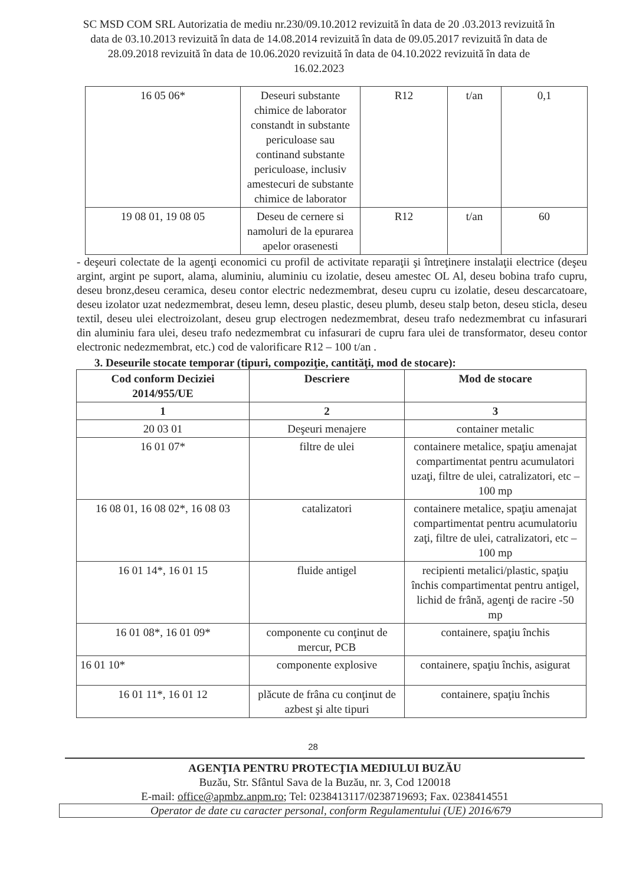SC MSD COM SRL Autorizatia de mediu nr.230/09.10.2012 revizuită în data de 20 .03.2013 revizuită în data de 03.10.2013 revizuită în data de 14.08.2014 revizuită în data de 09.05.2017 revizuită în data de 28.09.2018 revizuită în data de 10.06.2020 revizuită în data de 04.10.2022 revizuită în data de 16.02.2023
| 16 05 06* | Deseuri substante chimice de laborator constandt in substante periculoase sau continand substante periculoase, inclusiv amestecuri de substante chimice de laborator | R12 | t/an | 0,1 |
| 19 08 01, 19 08 05 | Deseu de cernere si namoluri de la epurarea apelor orasenesti | R12 | t/an | 60 |
- deşeuri colectate de la agenţi economici cu profil de activitate reparaţii şi întreţinere instalaţii electrice (deşeu argint, argint pe suport, alama, aluminiu, aluminiu cu izolatie, deseu amestec OL Al, deseu bobina trafo cupru, deseu bronz,deseu ceramica, deseu contor electric nedezmembrat, deseu cupru cu izolatie, deseu descarcatoare, deseu izolator uzat nedezmembrat, deseu lemn, deseu plastic, deseu plumb, deseu stalp beton, deseu sticla, deseu textil, deseu ulei electroizolant, deseu grup electrogen nedezmembrat, deseu trafo nedezmembrat cu infasurari din aluminiu fara ulei, deseu trafo nedezmembrat cu infasurari de cupru fara ulei de transformator, deseu contor electronic nedezmembrat, etc.) cod de valorificare R12 – 100 t/an .
3. Deseurile stocate temporar (tipuri, compoziţie, cantităţi, mod de stocare):
| Cod conform Deciziei 2014/955/UE | Descriere | Mod de stocare |
| --- | --- | --- |
| 1 | 2 | 3 |
| 20 03 01 | Deşeuri menajere | container metalic |
| 16 01 07* | filtre de ulei | containere metalice, spaţiu amenajat compartimentat pentru acumulatori uzaţi, filtre de ulei, catralizatori, etc – 100 mp |
| 16 08 01, 16 08 02*, 16 08 03 | catalizatori | containere metalice, spaţiu amenajat compartimentat pentru acumulatoriu zaţi, filtre de ulei, catralizatori, etc – 100 mp |
| 16 01 14*, 16 01 15 | fluide antigel | recipienti metalici/plastic, spaţiu închis compartimentat pentru antigel, lichid de frână, agenţi de racire -50 mp |
| 16 01 08*, 16 01 09* | componente cu conţinut de mercur, PCB | containere, spaţiu închis |
| 16 01 10* | componente explosive | containere, spaţiu închis, asigurat |
| 16 01 11*, 16 01 12 | plăcute de frâna cu conţinut de azbest şi alte tipuri | containere, spaţiu închis |
28
AGENŢIA PENTRU PROTECŢIA MEDIULUI BUZĂU
Buzău, Str. Sfântul Sava de la Buzău, nr. 3, Cod 120018
E-mail: office@apmbz.anpm.ro; Tel: 0238413117/0238719693; Fax. 0238414551
Operator de date cu caracter personal, conform Regulamentului (UE) 2016/679